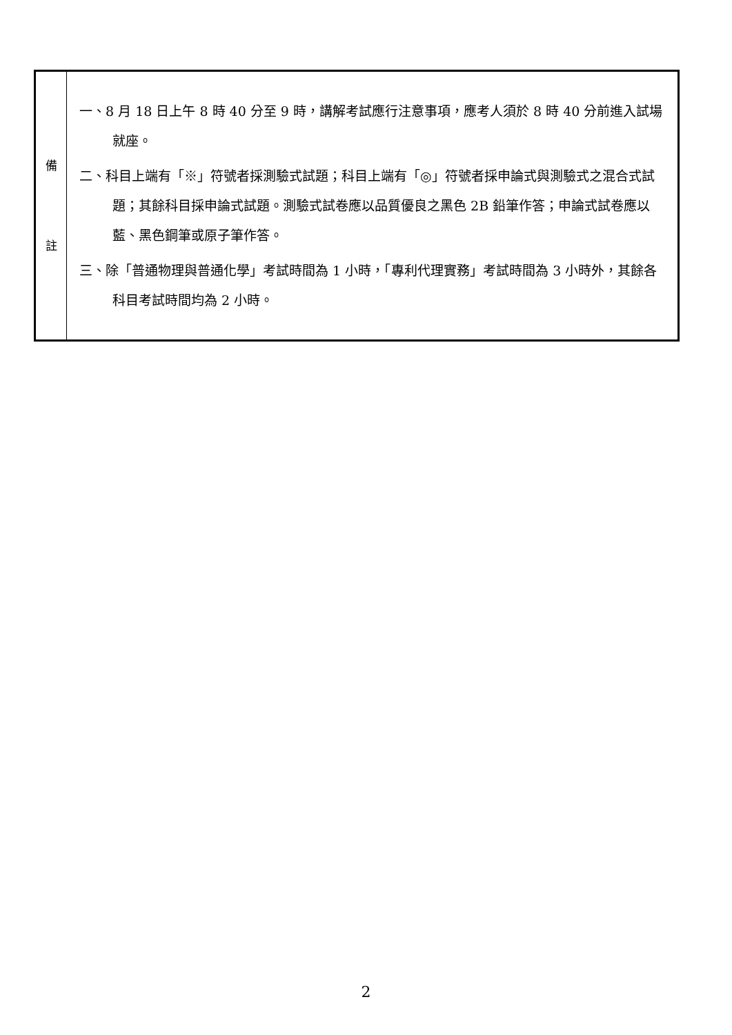| 備 註 | 一、8 月 18 日上午 8 時 40 分至 9 時，講解考試應行注意事項，應考人須於 8 時 40 分前進入試場就座。 二、科目上端有「※」符號者採測驗式試題；科目上端有「◎」符號者採申論式與測驗式之混合式試題；其餘科目採申論式試題。測驗式試卷應以品質優良之黑色 2B 鉛筆作答；申論式試卷應以藍、黑色鋼筆或原子筆作答。 三、除「普通物理與普通化學」考試時間為 1 小時，「專利代理實務」考試時間為 3 小時外，其餘各科目考試時間均為 2 小時。 |
2